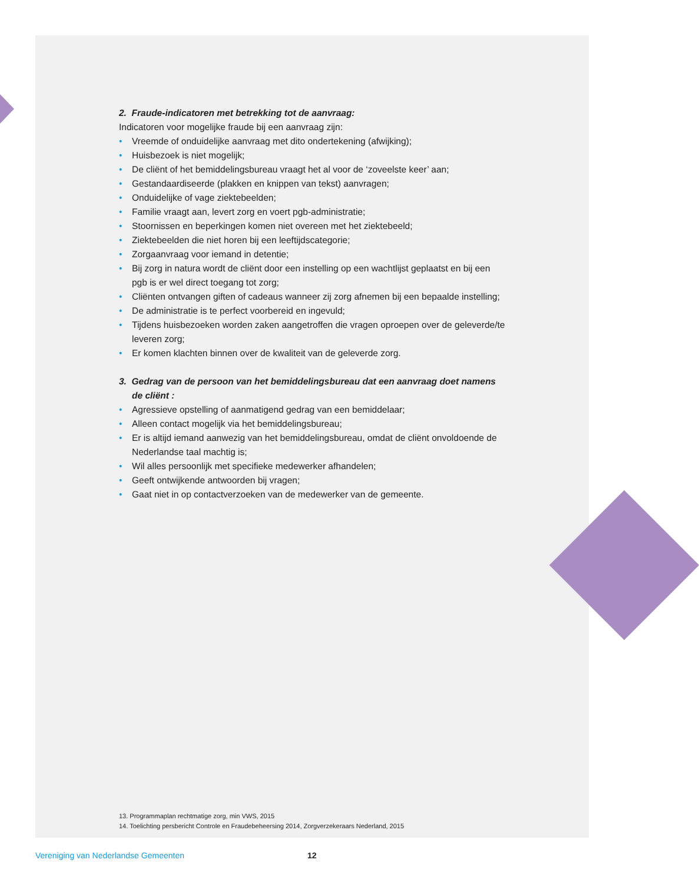2. Fraude-indicatoren met betrekking tot de aanvraag:
Indicatoren voor mogelijke fraude bij een aanvraag zijn:
• Vreemde of onduidelijke aanvraag met dito ondertekening (afwijking);
• Huisbezoek is niet mogelijk;
• De cliënt of het bemiddelingsbureau vraagt het al voor de ‘zoveelste keer’ aan;
• Gestandaardiseerde (plakken en knippen van tekst) aanvragen;
• Onduidelijke of vage ziektebeelden;
• Familie vraagt aan, levert zorg en voert pgb-administratie;
• Stoornissen en beperkingen komen niet overeen met het ziektebeeld;
• Ziektebeelden die niet horen bij een leeftijdscategorie;
• Zorgaanvraag voor iemand in detentie;
• Bij zorg in natura wordt de cliënt door een instelling op een wachtlijst geplaatst en bij een pgb is er wel direct toegang tot zorg;
• Cliënten ontvangen giften of cadeaus wanneer zij zorg afnemen bij een bepaalde instelling;
• De administratie is te perfect voorbereid en ingevuld;
• Tijdens huisbezoeken worden zaken aangetroffen die vragen oproepen over de geleverde/te leveren zorg;
• Er komen klachten binnen over de kwaliteit van de geleverde zorg.
3. Gedrag van de persoon van het bemiddelingsbureau dat een aanvraag doet namens de cliënt :
• Agressieve opstelling of aanmatigend gedrag van een bemiddelaar;
• Alleen contact mogelijk via het bemiddelingsbureau;
• Er is altijd iemand aanwezig van het bemiddelingsbureau, omdat de cliënt onvoldoende de Nederlandse taal machtig is;
• Wil alles persoonlijk met specifieke medewerker afhandelen;
• Geeft ontwijkende antwoorden bij vragen;
• Gaat niet in op contactverzoeken van de medewerker van de gemeente.
13. Programmaplan rechtmatige zorg, min VWS, 2015
14. Toelichting persbericht Controle en Fraudebeheersing 2014, Zorgverzekeraars Nederland, 2015
Vereniging van Nederlandse Gemeenten 12